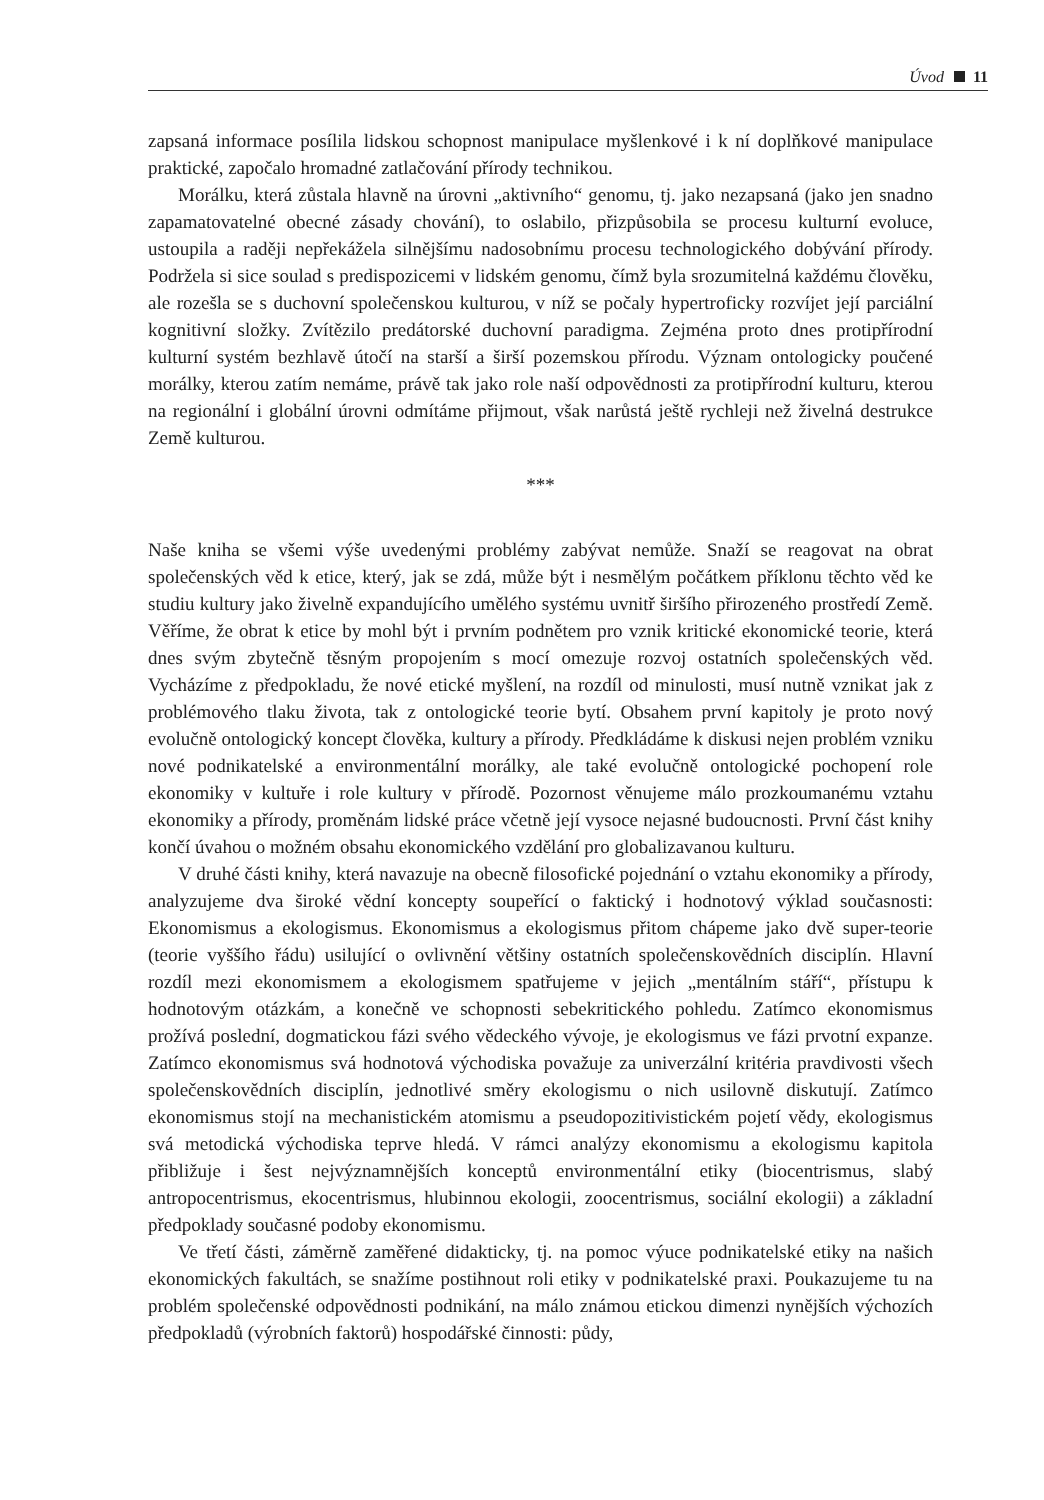Úvod 11
zapsaná informace posílila lidskou schopnost manipulace myšlenkové i k ní doplňkové manipulace praktické, započalo hromadné zatlačování přírody technikou.
Morálku, která zůstala hlavně na úrovni „aktivního“ genomu, tj. jako nezapsaná (jako jen snadno zapamatovatelné obecné zásady chování), to oslabilo, přizpůsobila se procesu kulturní evoluce, ustoupila a raději nepřekážela silnějšímu nadosobnímu procesu technologického dobývání přírody. Podržela si sice soulad s predispozicemi v lidském genomu, čímž byla srozumitelná každému člověku, ale rozešla se s duchovní společenskou kulturou, v níž se počaly hypertroficky rozvíjet její parciální kognitivní složky. Zvítězilo predátorské duchovní paradigma. Zejména proto dnes protipřírodní kulturní systém bezhlavě útočí na starší a širší pozemskou přírodu. Význam ontologicky poučené morálky, kterou zatím nemáme, právě tak jako role naší odpovědnosti za protipřírodní kulturu, kterou na regionální i globální úrovni odmítáme přijmout, však narůstá ještě rychleji než živelná destrukce Země kulturou.
***
Naše kniha se všemi výše uvedenými problémy zabývat nemůže. Snaží se reagovat na obrat společenských věd k etice, který, jak se zdá, může být i nesmělým počátkem příklonu těchto věd ke studiu kultury jako živelně expandujícího umělého systému uvnitř širšího přirozeného prostředí Země. Věříme, že obrat k etice by mohl být i prvním podnětem pro vznik kritické ekonomické teorie, která dnes svým zbytečně těsným propojením s mocí omezuje rozvoj ostatních společenských věd. Vycházíme z předpokladu, že nové etické myšlení, na rozdíl od minulosti, musí nutně vznikat jak z problémového tlaku života, tak z ontologické teorie bytí. Obsahem první kapitoly je proto nový evolučně ontologický koncept člověka, kultury a přírody. Předkládáme k diskusi nejen problém vzniku nové podnikatelské a environmentální morálky, ale také evolučně ontologické pochopení role ekonomiky v kultuře i role kultury v přírodě. Pozornost věnujeme málo prozkoumanému vztahu ekonomiky a přírody, proměnám lidské práce včetně její vysoce nejasné budoucnosti. První část knihy končí úvahou o možném obsahu ekonomického vzdělání pro globalizavanou kulturu.
V druhé části knihy, která navazuje na obecně filosofické pojednání o vztahu ekonomiky a přírody, analyzujeme dva široké vědní koncepty soupeřící o faktický i hodnotový výklad současnosti: Ekonomismus a ekologismus. Ekonomismus a ekologismus přitom chápeme jako dvě super-teorie (teorie vyššího řádu) usilující o ovlivnění většiny ostatních společenskovědních disciplín. Hlavní rozdíl mezi ekonomismem a ekologismem spatřujeme v jejich „mentálním stáří“, přístupu k hodnotovým otázkám, a konečně ve schopnosti sebekritického pohledu. Zatímco ekonomismus prožívá poslední, dogmatickou fázi svého vědeckého vývoje, je ekologismus ve fázi prvotní expanze. Zatímco ekonomismus svá hodnotová východiska považuje za univerzální kritéria pravdivosti všech společenskovědních disciplín, jednotlivé směry ekologismu o nich usilovně diskutují. Zatímco ekonomismus stojí na mechanistickém atomismu a pseudopozitivistickém pojetí vědy, ekologismus svá metodická východiska teprve hledá. V rámci analýzy ekonomismu a ekologismu kapitola přibližuje i šest nejvýznamnějších konceptů environmentální etiky (biocentrismus, slabý antropocentrismus, ekocentrismus, hlubinnou ekologii, zoocentrismus, sociální ekologii) a základní předpoklady současné podoby ekonomismu.
Ve třetí části, záměrně zaměřené didakticky, tj. na pomoc výuce podnikatelské etiky na našich ekonomických fakultách, se snažíme postihnout roli etiky v podnikatelské praxi. Poukazujeme tu na problém společenské odpovědnosti podnikání, na málo známou etickou dimenzi nynějších výchozích předpokladů (výrobních faktorů) hospodářské činnosti: půdy,